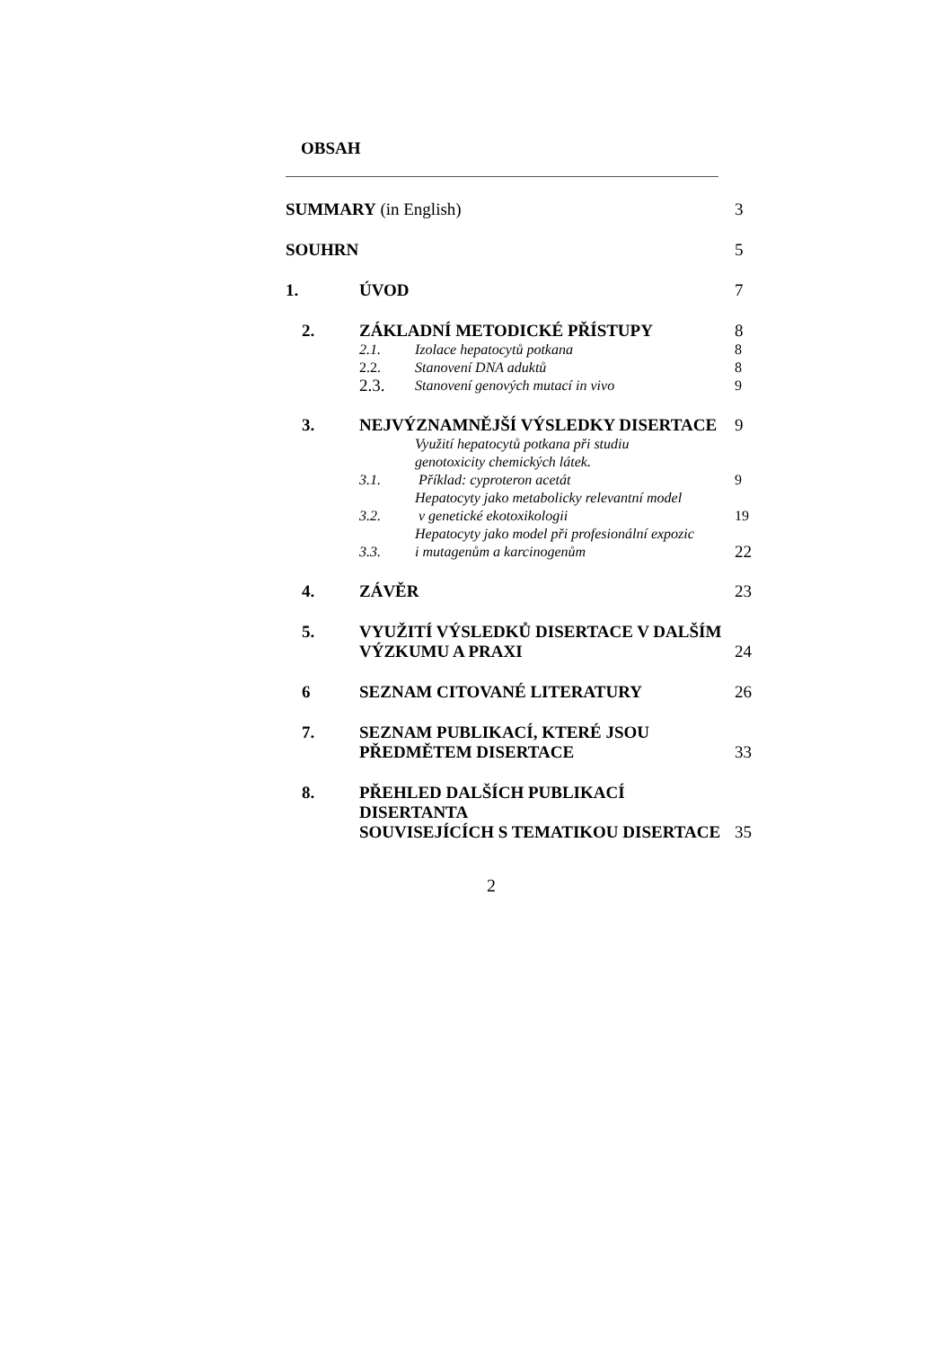OBSAH
| SUMMARY (in English) | | | 3 |
| SOUHRN | | | 5 |
| 1. | ÚVOD | | 7 |
| 2. | ZÁKLADNÍ METODICKÉ PŘÍSTUPY | | 8 |
| | 2.1. | Izolace hepatocytů potkana | 8 |
| | 2.2. | Stanovení DNA aduktů | 8 |
| | 2.3. | Stanovení genových mutací in vivo | 9 |
| 3. | NEJVÝZNAMNĚJŠÍ VÝSLEDKY DISERTACE | | 9 |
| | 3.1. | Využití hepatocytů potkana při studiu genotoxicity chemických látek. Příklad: cyproteron acetát | 9 |
| | 3.2. | Hepatocyty jako metabolicky relevantní model v genetické ekotoxikologii | 19 |
| | 3.3. | Hepatocyty jako model při profesionální expozic i mutagenům a karcinogenům | 22 |
| 4. | ZÁVĚR | | 23 |
| 5. | VYUŽITÍ VÝSLEDKŮ DISERTACE V DALŠÍM VÝZKUMU A PRAXI | | 24 |
| 6 | SEZNAM CITOVANÉ LITERATURY | | 26 |
| 7. | SEZNAM PUBLIKACÍ, KTERÉ JSOU PŘEDMĚTEM DISERTACE | | 33 |
| 8. | PŘEHLED DALŠÍCH PUBLIKACÍ DISERTANTA SOUVISEJÍCÍCH S TEMATIKOU DISERTACE | | 35 |
2